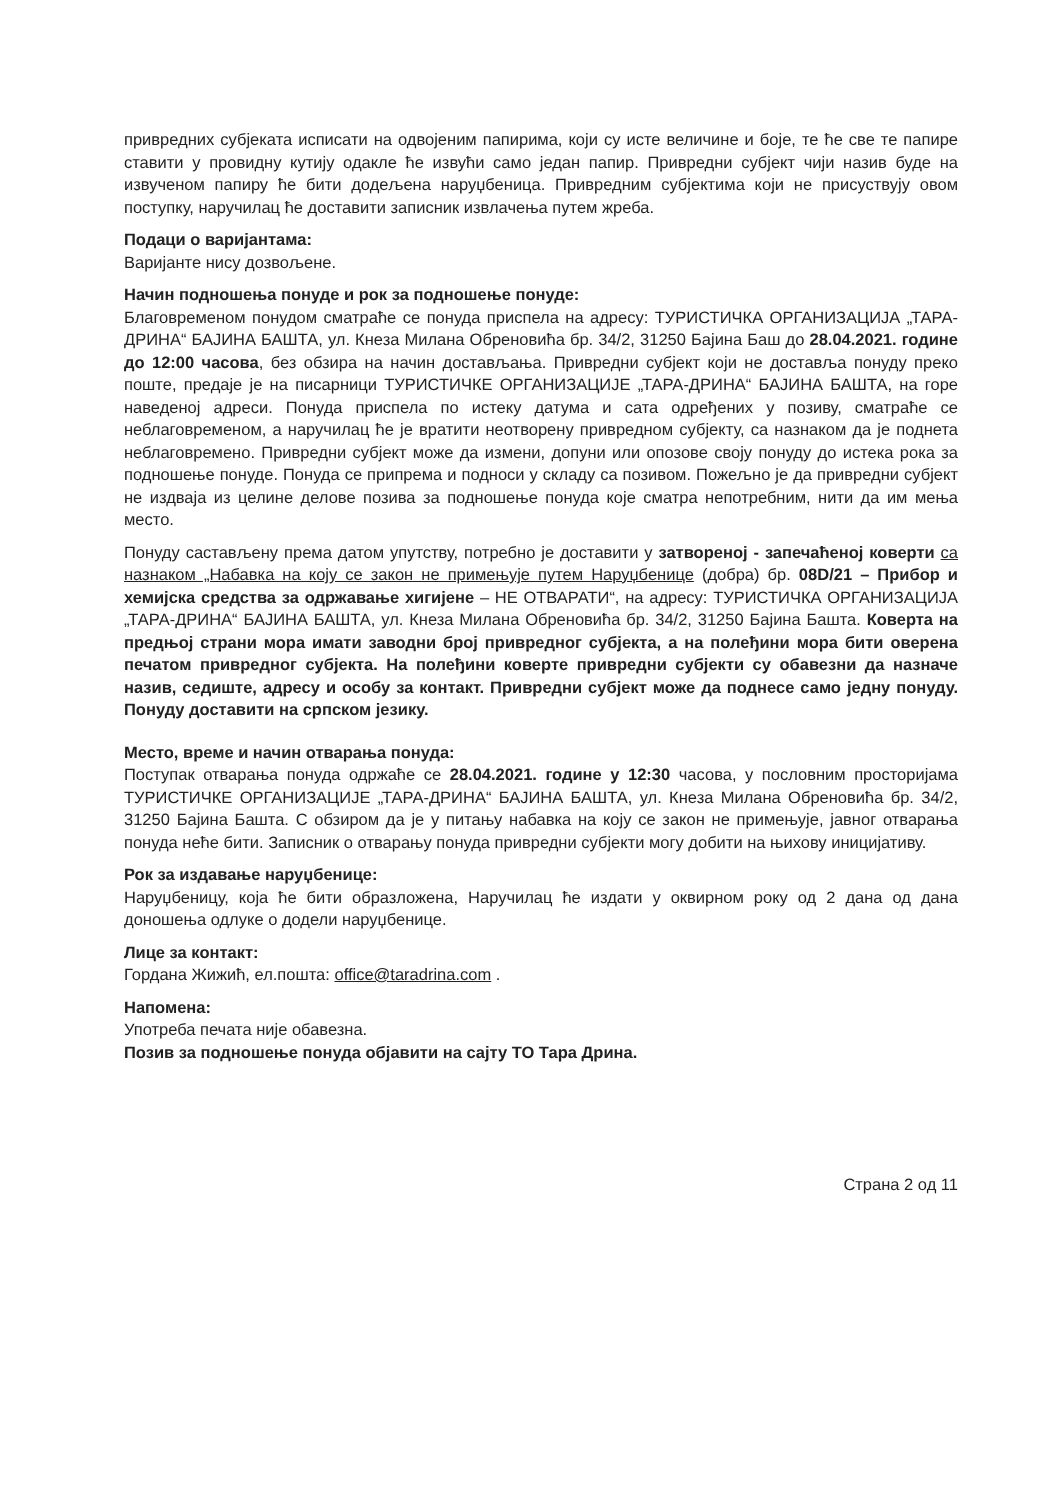привредних субјеката исписати на одвојеним папирима, који су исте величине и боје, те ће све те папире ставити у провидну кутију одакле ће извући само један папир. Привредни субјект чији назив буде на извученом папиру ће бити додељена наруџбеница. Привредним субјектима који не присуствују овом поступку, наручилац ће доставити записник извлачења путем жреба.
Подаци о варијантама:
Варијанте нису дозвољене.
Начин подношења понуде и рок за подношење понуде:
Благовременом понудом сматраће се понуда приспела на адресу: ТУРИСТИЧКА ОРГАНИЗАЦИЈА „ТАРА-ДРИНА“ БАЈИНА БАШТА, ул. Кнеза Милана Обреновића бр. 34/2, 31250 Бајина Баш до 28.04.2021. године до 12:00 часова, без обзира на начин достављања. Привредни субјект који не доставља понуду преко поште, предаје је на писарници ТУРИСТИЧКЕ ОРГАНИЗАЦИЈЕ „ТАРА-ДРИНА“ БАЈИНА БАШТА, на горе наведеној адреси. Понуда приспела по истеку датума и сата одређених у позиву, сматраће се неблаговременом, а наручилац ће је вратити неотворену привредном субјекту, са назнаком да је поднета неблаговремено. Привредни субјект може да измени, допуни или опозове своју понуду до истека рока за подношење понуде. Понуда се припрема и подноси у складу са позивом. Пожељно је да привредни субјект не издваја из целине делове позива за подношење понуда које сматра непотребним, нити да им мења место.
Понуду састављену према датом упутству, потребно је доставити у затвореној - запечаћеној коверти са назнаком „Набавка на коју се закон не примењује путем Наруџбенице (добра) бр. 08D/21 – Прибор и хемијска средства за одржавање хигијене – НЕ ОТВАРАТИ“, на адресу: ТУРИСТИЧКА ОРГАНИЗАЦИЈА „ТАРА-ДРИНА“ БАЈИНА БАШТА, ул. Кнеза Милана Обреновића бр. 34/2, 31250 Бајина Башта. Коверта на предњој страни мора имати заводни број привредног субјекта, а на полеђини мора бити оверена печатом привредног субјекта. На полеђини коверте привредни субјекти су обавезни да назначе назив, седиште, адресу и особу за контакт. Привредни субјект може да поднесе само једну понуду. Понуду доставити на српском језику.
Место, време и начин отварања понуда:
Поступак отварања понуда одржаће се 28.04.2021. године у 12:30 часова, у пословним просторијама ТУРИСТИЧКЕ ОРГАНИЗАЦИЈЕ „ТАРА-ДРИНА“ БАЈИНА БАШТА, ул. Кнеза Милана Обреновића бр. 34/2, 31250 Бајина Башта. С обзиром да је у питању набавка на коју се закон не примењује, јавног отварања понуда неће бити. Записник о отварању понуда привредни субјекти могу добити на њихову иницијативу.
Рок за издавање наруџбенице:
Наруџбеницу, која ће бити образложена, Наручилац ће издати у оквирном року од 2 дана од дана доношења одлуке о додели наруџбенице.
Лице за контакт:
Гордана Жижић, ел.пошта: office@taradrina.com .
Напомена:
Употреба печата није обавезна.
Позив за подношење понуда објавити на сајту ТО Тара Дрина.
Страна 2 од 11